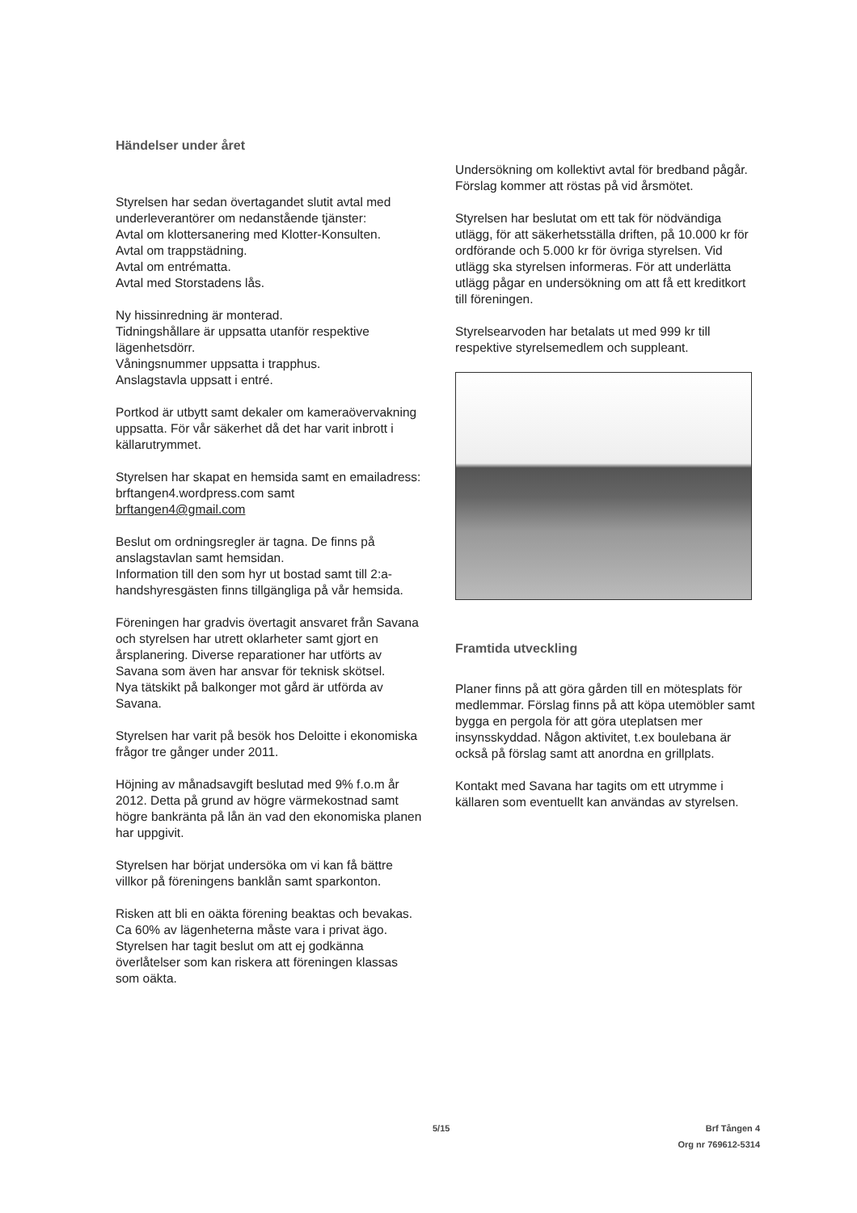Händelser under året
Styrelsen har sedan övertagandet slutit avtal med underleverantörer om nedanstående tjänster:
Avtal om klottersanering med Klotter-Konsulten.
Avtal om trappstädning.
Avtal om entrématta.
Avtal med Storstadens lås.
Ny hissinredning är monterad.
Tidningshållare är uppsatta utanför respektive lägenhetsdörr.
Våningsnummer uppsatta i trapphus.
Anslagstavla uppsatt i entré.
Portkod är utbytt samt dekaler om kameraövervakning uppsatta. För vår säkerhet då det har varit inbrott i källarutrymmet.
Styrelsen har skapat en hemsida samt en emailadress:
brftangen4.wordpress.com samt
brftangen4@gmail.com
Beslut om ordningsregler är tagna. De finns på anslagstavlan samt hemsidan.
Information till den som hyr ut bostad samt till 2:a-handshyresgästen finns tillgängliga på vår hemsida.
Föreningen har gradvis övertagit ansvaret från Savana och styrelsen har utrett oklarheter samt gjort en årsplanering. Diverse reparationer har utförts av Savana som även har ansvar för teknisk skötsel.
Nya tätskikt på balkonger mot gård är utförda av Savana.
Styrelsen har varit på besök hos Deloitte i ekonomiska frågor tre gånger under 2011.
Höjning av månadsavgift beslutad med 9% f.o.m år 2012. Detta på grund av högre värmekostnad samt högre bankränta på lån än vad den ekonomiska planen har uppgivit.
Styrelsen har börjat undersöka om vi kan få bättre villkor på föreningens banklån samt sparkonton.
Risken att bli en oäkta förening beaktas och bevakas. Ca 60% av lägenheterna måste vara i privat ägo.
Styrelsen har tagit beslut om att ej godkänna överlåtelser som kan riskera att föreningen klassas som oäkta.
Undersökning om kollektivt avtal för bredband pågår. Förslag kommer att röstas på vid årsmötet.
Styrelsen har beslutat om ett tak för nödvändiga utlägg, för att säkerhetsställa driften, på 10.000 kr för ordförande och 5.000 kr för övriga styrelsen. Vid utlägg ska styrelsen informeras. För att underlätta utlägg pågar en undersökning om att få ett kreditkort till föreningen.
Styrelsearvoden har betalats ut med 999 kr till respektive styrelsemedlem och suppleant.
Framtida utveckling
Planer finns på att göra gården till en mötesplats för medlemmar. Förslag finns på att köpa utemöbler samt bygga en pergola för att göra uteplatsen mer insynsskyddad. Någon aktivitet, t.ex boulebana är också på förslag samt att anordna en grillplats.
Kontakt med Savana har tagits om ett utrymme i källaren som eventuellt kan användas av styrelsen.
5/15 Brf Tången 4
Org nr 769612-5314